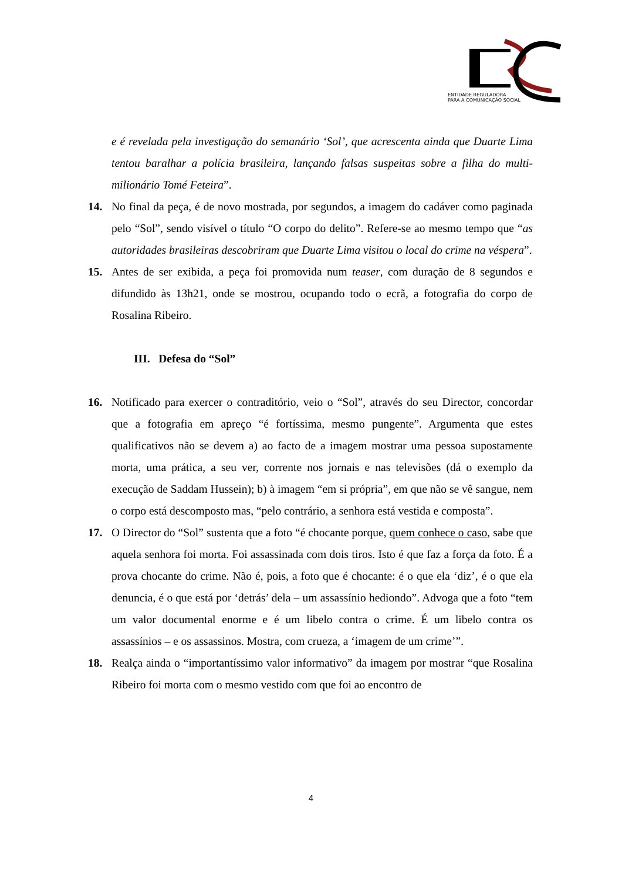ENTIDADE REGULADORA
PARA A COMUNICAÇÃO SOCIAL
e é revelada pela investigação do semanário ‘Sol’, que acrescenta ainda que Duarte Lima tentou baralhar a polícia brasileira, lançando falsas suspeitas sobre a filha do multi-milionário Tomé Feteira”.
14. No final da peça, é de novo mostrada, por segundos, a imagem do cadáver como paginada pelo “Sol”, sendo visível o título “O corpo do delito”. Refere-se ao mesmo tempo que “as autoridades brasileiras descobriram que Duarte Lima visitou o local do crime na véspera”.
15. Antes de ser exibida, a peça foi promovida num teaser, com duração de 8 segundos e difundido às 13h21, onde se mostrou, ocupando todo o ecrã, a fotografia do corpo de Rosalina Ribeiro.
III. Defesa do “Sol”
16. Notificado para exercer o contraditório, veio o “Sol”, através do seu Director, concordar que a fotografia em apreço “é fortíssima, mesmo pungente”. Argumenta que estes qualificativos não se devem a) ao facto de a imagem mostrar uma pessoa supostamente morta, uma prática, a seu ver, corrente nos jornais e nas televisões (dá o exemplo da execução de Saddam Hussein); b) à imagem “em si própria”, em que não se vê sangue, nem o corpo está descomposto mas, “pelo contrário, a senhora está vestida e composta”.
17. O Director do “Sol” sustenta que a foto “é chocante porque, quem conhece o caso, sabe que aquela senhora foi morta. Foi assassinada com dois tiros. Isto é que faz a força da foto. É a prova chocante do crime. Não é, pois, a foto que é chocante: é o que ela ‘diz’, é o que ela denuncia, é o que está por ‘detrás’ dela – um assassínio hediondo”. Advoga que a foto “tem um valor documental enorme e é um libelo contra o crime. É um libelo contra os assassínios – e os assassinos. Mostra, com crueza, a ‘imagem de um crime’”.
18. Realça ainda o “importantíssimo valor informativo” da imagem por mostrar “que Rosalina Ribeiro foi morta com o mesmo vestido com que foi ao encontro de
4